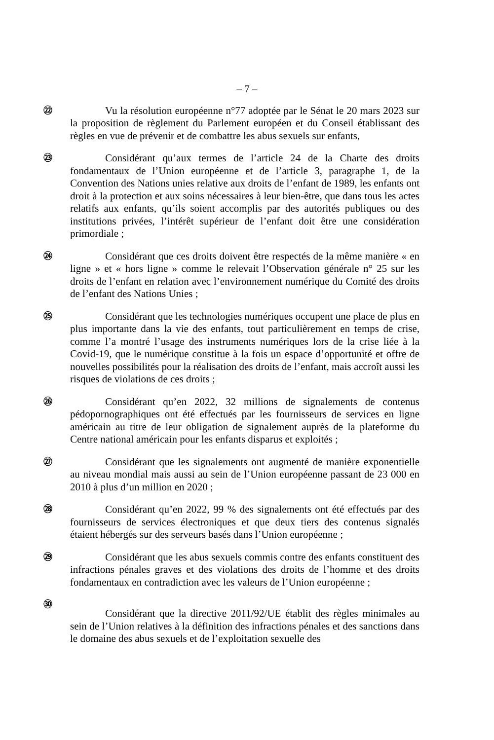– 7 –
㉒
Vu la résolution européenne n°77 adoptée par le Sénat le 20 mars 2023 sur la proposition de règlement du Parlement européen et du Conseil établissant des règles en vue de prévenir et de combattre les abus sexuels sur enfants,
㉓
Considérant qu’aux termes de l’article 24 de la Charte des droits fondamentaux de l’Union européenne et de l’article 3, paragraphe 1, de la Convention des Nations unies relative aux droits de l’enfant de 1989, les enfants ont droit à la protection et aux soins nécessaires à leur bien-être, que dans tous les actes relatifs aux enfants, qu’ils soient accomplis par des autorités publiques ou des institutions privées, l’intérêt supérieur de l’enfant doit être une considération primordiale ;
㉔
Considérant que ces droits doivent être respectés de la même manière « en ligne » et « hors ligne » comme le relevait l’Observation générale n° 25 sur les droits de l’enfant en relation avec l’environnement numérique du Comité des droits de l’enfant des Nations Unies ;
㉕
Considérant que les technologies numériques occupent une place de plus en plus importante dans la vie des enfants, tout particulièrement en temps de crise, comme l’a montré l’usage des instruments numériques lors de la crise liée à la Covid-19, que le numérique constitue à la fois un espace d’opportunité et offre de nouvelles possibilités pour la réalisation des droits de l’enfant, mais accroît aussi les risques de violations de ces droits ;
㉖
Considérant qu’en 2022, 32 millions de signalements de contenus pédopornographiques ont été effectués par les fournisseurs de services en ligne américain au titre de leur obligation de signalement auprès de la plateforme du Centre national américain pour les enfants disparus et exploités ;
㉗
Considérant que les signalements ont augmenté de manière exponentielle au niveau mondial mais aussi au sein de l’Union européenne passant de 23 000 en 2010 à plus d’un million en 2020 ;
㉘
Considérant qu’en 2022, 99 % des signalements ont été effectués par des fournisseurs de services électroniques et que deux tiers des contenus signalés étaient hébergés sur des serveurs basés dans l’Union européenne ;
㉙
Considérant que les abus sexuels commis contre des enfants constituent des infractions pénales graves et des violations des droits de l’homme et des droits fondamentaux en contradiction avec les valeurs de l’Union européenne ;
㉚
Considérant que la directive 2011/92/UE établit des règles minimales au sein de l’Union relatives à la définition des infractions pénales et des sanctions dans le domaine des abus sexuels et de l’exploitation sexuelle des